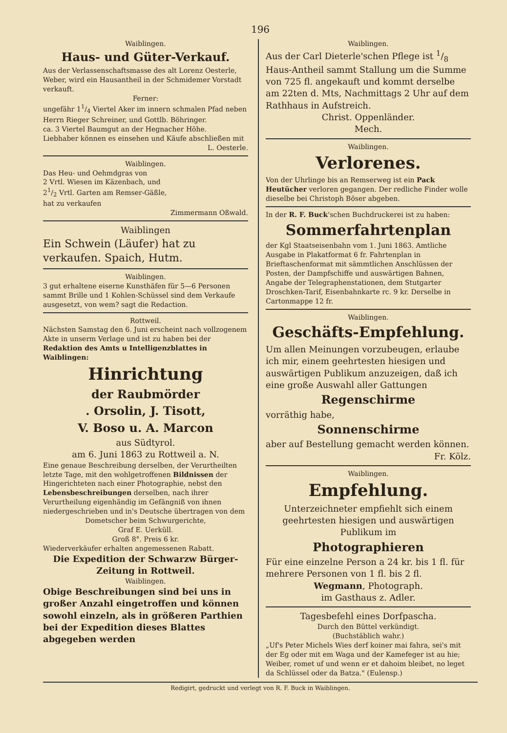196
Waiblingen.
Haus- und Güter-Verkauf.
Aus der Verlassenschaftsmasse des alt Lorenz Oesterle, Weber, wird ein Hausantheil in der Schmidemer Vorstadt verkauft.
Ferner:
ungefähr 11/4 Viertel Aker im innern schmalen Pfad neben Herrn Rieger Schreiner, und Gottlb. Böhringer.
ca. 3 Viertel Baumgut an der Hegnacher Höhe.
Liebhaber können es einsehen und Käufe abschließen mit
L. Oesterle.
Waiblingen.
Das Heu- und Oehmdgras von
2 Vrtl. Wiesen im Käzenbach, und
21/2 Vrtl. Garten am Remser-Gäßle,
hat zu verkaufen
Zimmermann Oßwald.
Waiblingen
Ein Schwein (Läufer) hat zu verkaufen. Spaich, Hutm.
Waiblingen.
3 gut erhaltene eiserne Kunsthäfen für 5—6 Personen sammt Brille und 1 Kohlen-Schüssel sind dem Verkaufe ausgesetzt, von wem? sagt die Redaction.
Rottweil.
Nächsten Samstag den 6. Juni erscheint nach vollzogenem Akte in unserm Verlage und ist zu haben bei der Redaktion des Amts u Intelligenzblattes in Waiblingen:
Hinrichtung
der Raubmörder
. Orsolin, J. Tisott,
V. Boso u. A. Marcon
aus Südtyrol.
am 6. Juni 1863 zu Rottweil a. N.
Eine genaue Beschreibung derselben, der Verurtheilten letzte Tage, mit den wohlgetroffenen Bildnissen der Hingerichteten nach einer Photographie, nebst den Lebensbeschreibungen derselben, nach ihrer Verurtheilung eigenhändig im Gefängniß von ihnen niedergeschrieben und in's Deutsche übertragen von dem
Dometscher beim Schwurgerichte,
Graf E. Uerküll.
Groß 8°. Preis 6 kr.
Wiederverkäufer erhalten angemessenen Rabatt.
Die Expedition der Schwarzw Bürger-Zeitung in Rottweil.
Waiblingen.
Obige Beschreibungen sind bei uns in großer Anzahl eingetroffen und können sowohl einzeln, als in größeren Parthien bei der Expedition dieses Blattes abgegeben werden
Waiblingen.
Aus der Carl Dieterle'schen Pflege ist 1/8 Haus-Antheil sammt Stallung um die Summe von 725 fl. angekauft und kommt derselbe am 22ten d. Mts, Nachmittags 2 Uhr auf dem Rathhaus in Aufstreich.
Christ. Oppenländer.
Mech.
Waiblingen.
Verlorenes.
Von der Uhrlinge bis an Remserweg ist ein Pack Heutücher verloren gegangen. Der redliche Finder wolle dieselbe bei Christoph Böser abgeben.
In der R. F. Buck'schen Buchdruckerei ist zu haben:
Sommerfahrtenplan
der Kgl Staatseisenbahn vom 1. Juni 1863. Amtliche Ausgabe in Plakatformat 6 fr. Fahrtenplan in Brieftaschenformat mit sämmtlichen Anschlüssen der Posten, der Dampfschiffe und auswärtigen Bahnen, Angabe der Telegraphenstationen, dem Stutgarter Droschken-Tarif, Eisenbahnkarte rc. 9 kr. Derselbe in Cartonmappe 12 fr.
Waiblingen.
Geschäfts-Empfehlung.
Um allen Meinungen vorzubeugen, erlaube ich mir, einem geehrtesten hiesigen und auswärtigen Publikum anzuzeigen, daß ich eine große Auswahl aller Gattungen
Regenschirme
vorräthig habe,
Sonnenschirme
aber auf Bestellung gemacht werden können.
Fr. Kölz.
Waiblingen.
Empfehlung.
Unterzeichneter empfiehlt sich einem geehrtesten hiesigen und auswärtigen Publikum im
Photographieren
Für eine einzelne Person a 24 kr. bis 1 fl. für mehrere Personen von 1 fl. bis 2 fl.
Wegmann, Photograph.
im Gasthaus z. Adler.
Tagesbefehl eines Dorfpascha.
Durch den Büttel verkündigt.
(Buchstäblich wahr.)
„Uf's Peter Michels Wies derf koiner mai fahra, sei's mit der Eg oder mit em Waga und der Kamefeger ist au hie; Weiber, romet uf und wenn er et dahoim bleibet, no leget da Schlüssel oder da Batza." (Eulensp.)
Redigirt, gedruckt und verlegt von R. F. Buck in Waiblingen.